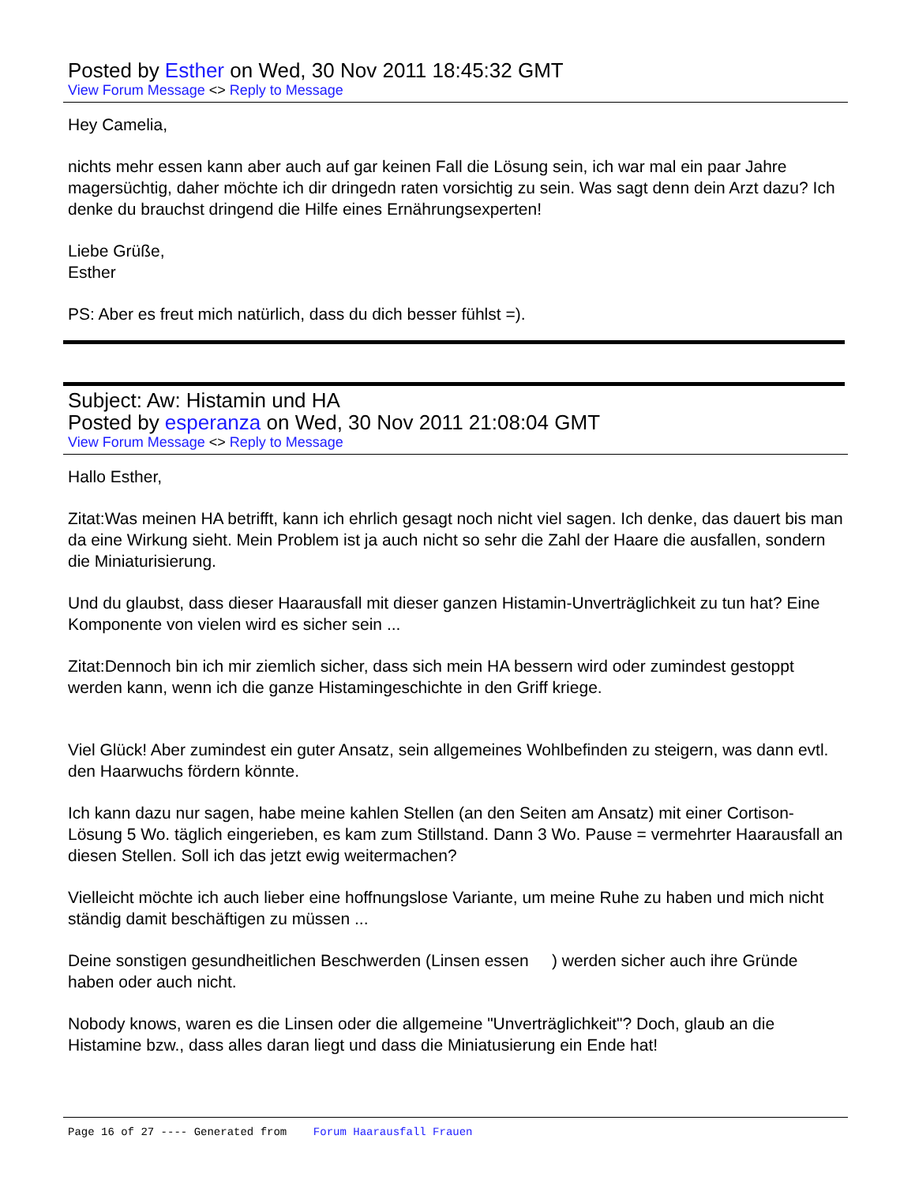Posted by Esther on Wed, 30 Nov 2011 18:45:32 GMT
View Forum Message <> Reply to Message
Hey Camelia,
nichts mehr essen kann aber auch auf gar keinen Fall die Lösung sein, ich war mal ein paar Jahre magersüchtig, daher möchte ich dir dringedn raten vorsichtig zu sein. Was sagt denn dein Arzt dazu? Ich denke du brauchst dringend die Hilfe eines Ernährungsexperten!
Liebe Grüße,
Esther
PS: Aber es freut mich natürlich, dass du dich besser fühlst =).
Subject: Aw: Histamin und HA
Posted by esperanza on Wed, 30 Nov 2011 21:08:04 GMT
View Forum Message <> Reply to Message
Hallo Esther,
Zitat:Was meinen HA betrifft, kann ich ehrlich gesagt noch nicht viel sagen. Ich denke, das dauert bis man da eine Wirkung sieht. Mein Problem ist ja auch nicht so sehr die Zahl der Haare die ausfallen, sondern die Miniaturisierung.
Und du glaubst, dass dieser Haarausfall mit dieser ganzen Histamin-Unverträglichkeit zu tun hat? Eine Komponente von vielen wird es sicher sein ...
Zitat:Dennoch bin ich mir ziemlich sicher, dass sich mein HA bessern wird oder zumindest gestoppt werden kann, wenn ich die ganze Histamingeschichte in den Griff kriege.
Viel Glück! Aber zumindest ein guter Ansatz, sein allgemeines Wohlbefinden zu steigern, was dann evtl. den Haarwuchs fördern könnte.
Ich kann dazu nur sagen, habe meine kahlen Stellen (an den Seiten am Ansatz) mit einer Cortison-Lösung 5 Wo. täglich eingerieben, es kam zum Stillstand. Dann 3 Wo. Pause = vermehrter Haarausfall an diesen Stellen. Soll ich das jetzt ewig weitermachen?
Vielleicht möchte ich auch lieber eine hoffnungslose Variante, um meine Ruhe zu haben und mich nicht ständig damit beschäftigen zu müssen ...
Deine sonstigen gesundheitlichen Beschwerden (Linsen essen ) werden sicher auch ihre Gründe haben oder auch nicht.
Nobody knows, waren es die Linsen oder die allgemeine "Unverträglichkeit"? Doch, glaub an die Histamine bzw., dass alles daran liegt und dass die Miniatusierung ein Ende hat!
Page 16 of 27 ---- Generated from Forum Haarausfall Frauen